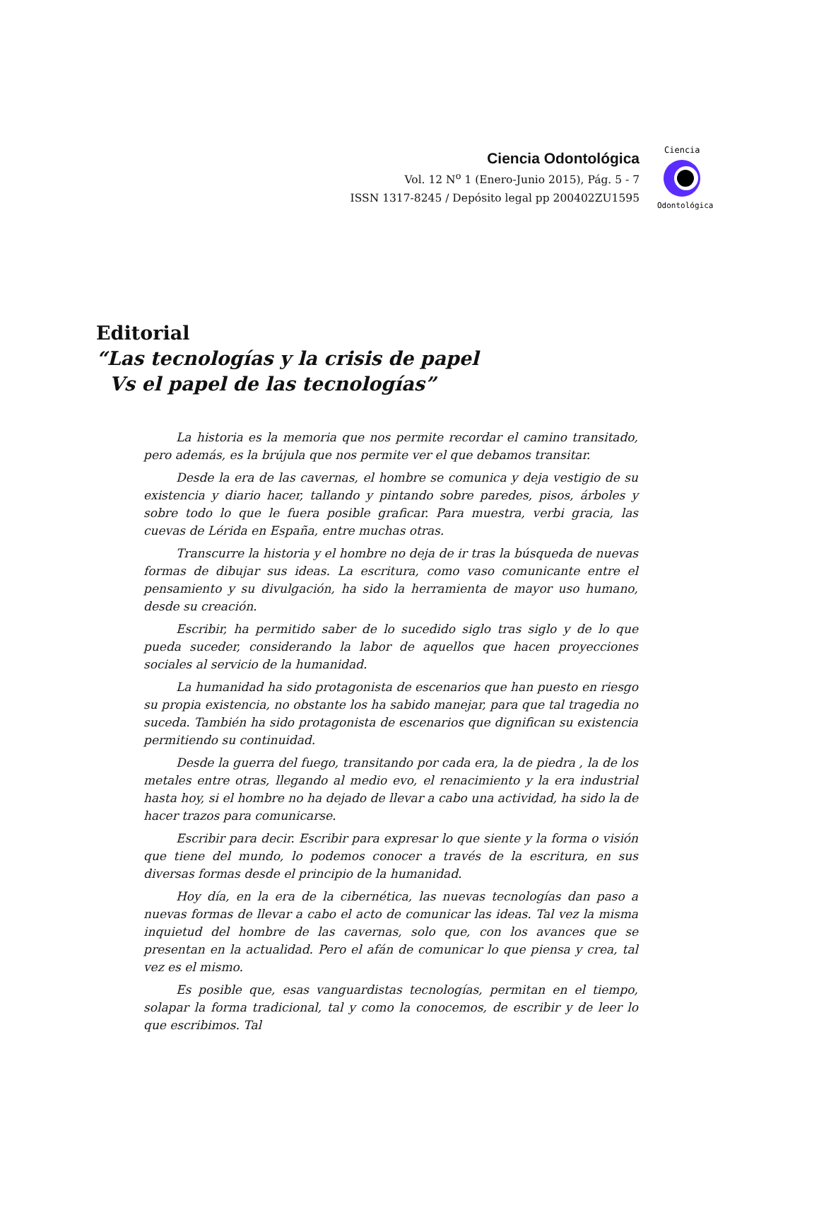Ciencia Odontológica
Vol. 12 N<sup>o</sup> 1 (Enero-Junio 2015), Pág. 5 - 7
ISSN 1317-8245 / Depósito legal pp 200402ZU1595
Ciencia
Odontológica
Editorial
“Las tecnologías y la crisis de papel
Vs el papel de las tecnologías”
La historia es la memoria que nos permite recordar el camino transitado, pero además, es la brújula que nos permite ver el que debamos transitar.
Desde la era de las cavernas, el hombre se comunica y deja vestigio de su existencia y diario hacer, tallando y pintando sobre paredes, pisos, árboles y sobre todo lo que le fuera posible graficar. Para muestra, verbi gracia, las cuevas de Lérida en España, entre muchas otras.
Transcurre la historia y el hombre no deja de ir tras la búsqueda de nuevas formas de dibujar sus ideas. La escritura, como vaso comunicante entre el pensamiento y su divulgación, ha sido la herramienta de mayor uso humano, desde su creación.
Escribir, ha permitido saber de lo sucedido siglo tras siglo y de lo que pueda suceder, considerando la labor de aquellos que hacen proyecciones sociales al servicio de la humanidad.
La humanidad ha sido protagonista de escenarios que han puesto en riesgo su propia existencia, no obstante los ha sabido manejar, para que tal tragedia no suceda. También ha sido protagonista de escenarios que dignifican su existencia permitiendo su continuidad.
Desde la guerra del fuego, transitando por cada era, la de piedra , la de los metales entre otras, llegando al medio evo, el renacimiento y la era industrial hasta hoy, si el hombre no ha dejado de llevar a cabo una actividad, ha sido la de hacer trazos para comunicarse.
Escribir para decir. Escribir para expresar lo que siente y la forma o visión que tiene del mundo, lo podemos conocer a través de la escritura, en sus diversas formas desde el principio de la humanidad.
Hoy día, en la era de la cibernética, las nuevas tecnologías dan paso a nuevas formas de llevar a cabo el acto de comunicar las ideas. Tal vez la misma inquietud del hombre de las cavernas, solo que, con los avances que se presentan en la actualidad. Pero el afán de comunicar lo que piensa y crea, tal vez es el mismo.
Es posible que, esas vanguardistas tecnologías, permitan en el tiempo, solapar la forma tradicional, tal y como la conocemos, de escribir y de leer lo que escribimos. Tal